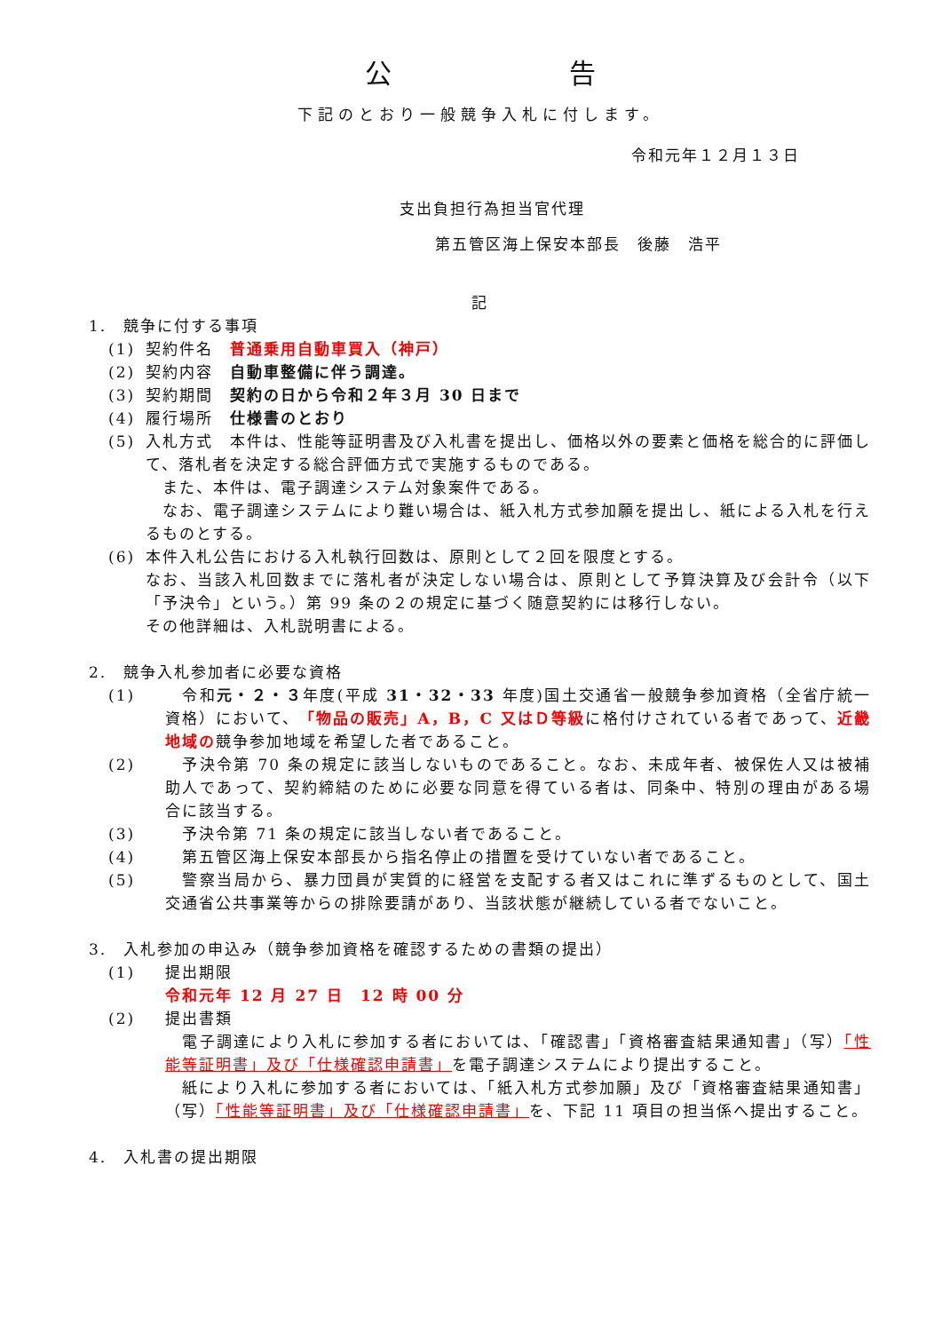公 告
下記のとおり一般競争入札に付します。
令和元年１２月１３日
支出負担行為担当官代理
第五管区海上保安本部長　後藤　浩平
記
1.　競争に付する事項
(1) 契約件名　普通乗用自動車買入（神戸）
(2) 契約内容　自動車整備に伴う調達。
(3) 契約期間　契約の日から令和２年３月 30 日まで
(4) 履行場所　仕様書のとおり
(5) 入札方式　本件は、性能等証明書及び入札書を提出し、価格以外の要素と価格を総合的に評価して、落札者を決定する総合評価方式で実施するものである。
　また、本件は、電子調達システム対象案件である。
　なお、電子調達システムにより難い場合は、紙入札方式参加願を提出し、紙による入札を行えるものとする。
(6) 本件入札公告における入札執行回数は、原則として２回を限度とする。
なお、当該入札回数までに落札者が決定しない場合は、原則として予算決算及び会計令（以下「予決令」という。）第 99 条の２の規定に基づく随意契約には移行しない。
その他詳細は、入札説明書による。
2.　競争入札参加者に必要な資格
(1) 　令和元・２・３年度(平成 31・32・33 年度)国土交通省一般競争参加資格（全省庁統一資格）において、「物品の販売」A，B，C 又はＤ等級に格付けされている者であって、近畿地域の競争参加地域を希望した者であること。
(2) 　予決令第 70 条の規定に該当しないものであること。なお、未成年者、被保佐人又は被補助人であって、契約締結のために必要な同意を得ている者は、同条中、特別の理由がある場合に該当する。
(3) 　予決令第 71 条の規定に該当しない者であること。
(4) 　第五管区海上保安本部長から指名停止の措置を受けていない者であること。
(5) 　警察当局から、暴力団員が実質的に経営を支配する者又はこれに準ずるものとして、国土交通省公共事業等からの排除要請があり、当該状態が継続している者でないこと。
3.　入札参加の申込み（競争参加資格を確認するための書類の提出）
(1) 提出期限
令和元年 12 月 27 日　12 時 00 分
(2) 提出書類
　電子調達により入札に参加する者においては、「確認書」「資格審査結果通知書」（写）「性能等証明書」及び「仕様確認申請書」を電子調達システムにより提出すること。
　紙により入札に参加する者においては、「紙入札方式参加願」及び「資格審査結果通知書」（写）「性能等証明書」及び「仕様確認申請書」を、下記 11 項目の担当係へ提出すること。
4.　入札書の提出期限